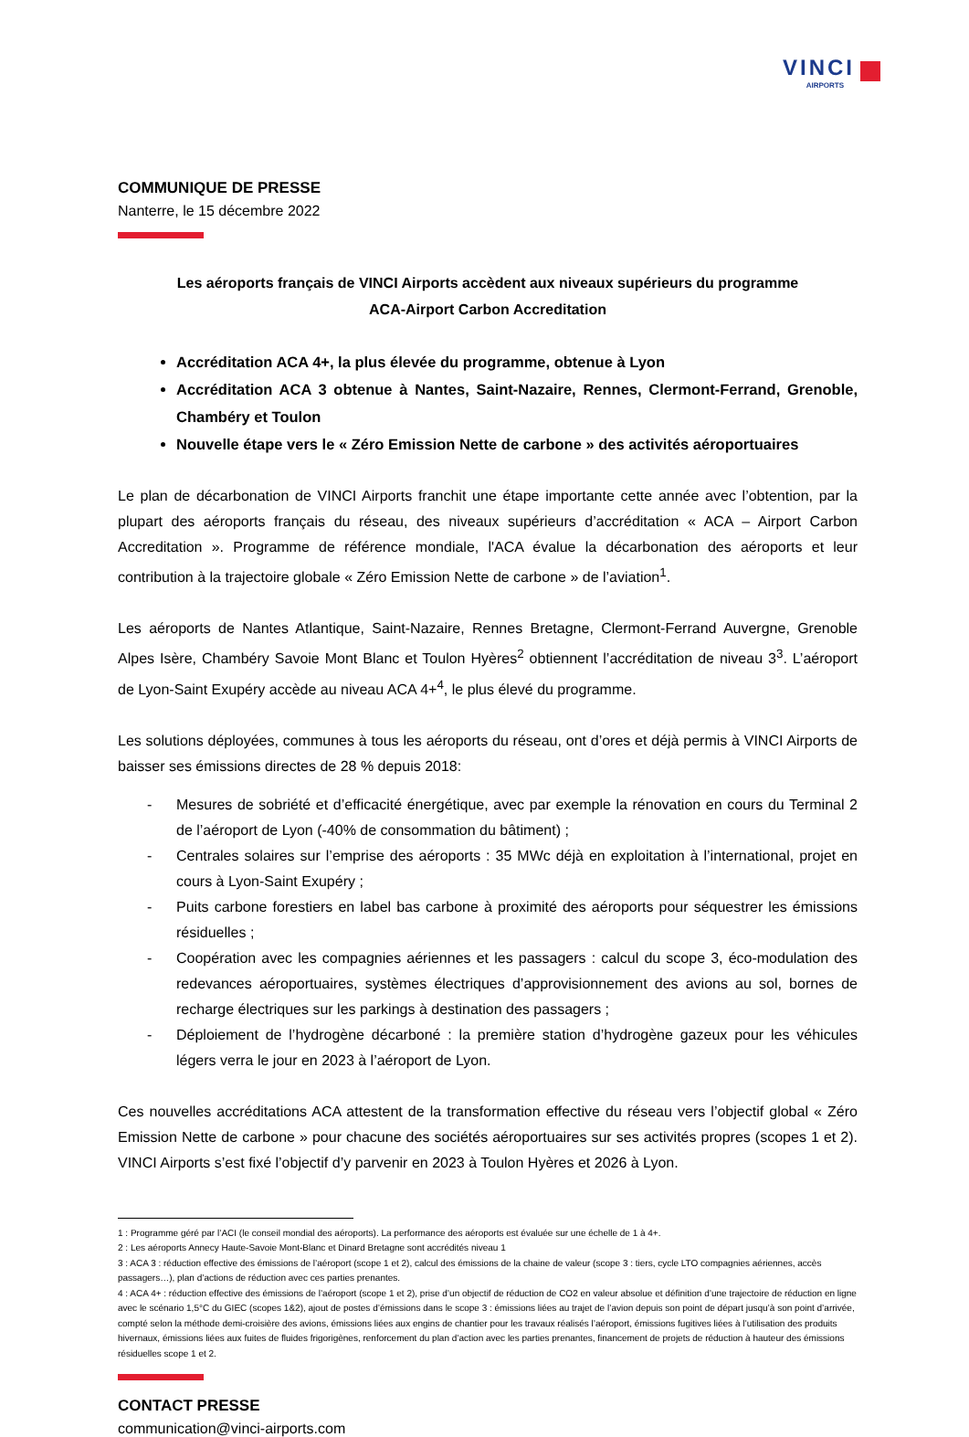VINCI
AIRPORTS
COMMUNIQUE DE PRESSE
Nanterre, le 15 décembre 2022
Les aéroports français de VINCI Airports accèdent aux niveaux supérieurs du programme
ACA-Airport Carbon Accreditation
Accréditation ACA 4+, la plus élevée du programme, obtenue à Lyon
Accréditation ACA 3 obtenue à Nantes, Saint-Nazaire, Rennes, Clermont-Ferrand, Grenoble, Chambéry et Toulon
Nouvelle étape vers le « Zéro Emission Nette de carbone » des activités aéroportuaires
Le plan de décarbonation de VINCI Airports franchit une étape importante cette année avec l’obtention, par la plupart des aéroports français du réseau, des niveaux supérieurs d’accréditation « ACA – Airport Carbon Accreditation ». Programme de référence mondiale, l'ACA évalue la décarbonation des aéroports et leur contribution à la trajectoire globale « Zéro Emission Nette de carbone » de l’aviation<sup>1</sup>.
Les aéroports de Nantes Atlantique, Saint-Nazaire, Rennes Bretagne, Clermont-Ferrand Auvergne, Grenoble Alpes Isère, Chambéry Savoie Mont Blanc et Toulon Hyères<sup>2</sup> obtiennent l’accréditation de niveau 3<sup>3</sup>. L’aéroport de Lyon-Saint Exupéry accède au niveau ACA 4+<sup>4</sup>, le plus élevé du programme.
Les solutions déployées, communes à tous les aéroports du réseau, ont d’ores et déjà permis à VINCI Airports de baisser ses émissions directes de 28 % depuis 2018:
- Mesures de sobriété et d’efficacité énergétique, avec par exemple la rénovation en cours du Terminal 2 de l’aéroport de Lyon (-40% de consommation du bâtiment) ;
- Centrales solaires sur l’emprise des aéroports : 35 MWc déjà en exploitation à l’international, projet en cours à Lyon-Saint Exupéry ;
- Puits carbone forestiers en label bas carbone à proximité des aéroports pour séquestrer les émissions résiduelles ;
- Coopération avec les compagnies aériennes et les passagers : calcul du scope 3, éco-modulation des redevances aéroportuaires, systèmes électriques d’approvisionnement des avions au sol, bornes de recharge électriques sur les parkings à destination des passagers ;
- Déploiement de l’hydrogène décarboné : la première station d’hydrogène gazeux pour les véhicules légers verra le jour en 2023 à l’aéroport de Lyon.
Ces nouvelles accréditations ACA attestent de la transformation effective du réseau vers l’objectif global « Zéro Emission Nette de carbone » pour chacune des sociétés aéroportuaires sur ses activités propres (scopes 1 et 2). VINCI Airports s’est fixé l’objectif d’y parvenir en 2023 à Toulon Hyères et 2026 à Lyon.
1 : Programme géré par l’ACI (le conseil mondial des aéroports). La performance des aéroports est évaluée sur une échelle de 1 à 4+.
2 : Les aéroports Annecy Haute-Savoie Mont-Blanc et Dinard Bretagne sont accrédités niveau 1
3 : ACA 3 : réduction effective des émissions de l’aéroport (scope 1 et 2), calcul des émissions de la chaine de valeur (scope 3 : tiers, cycle LTO compagnies aériennes, accès passagers…), plan d’actions de réduction avec ces parties prenantes.
4 : ACA 4+ : réduction effective des émissions de l’aéroport (scope 1 et 2), prise d’un objectif de réduction de CO2 en valeur absolue et définition d’une trajectoire de réduction en ligne avec le scénario 1,5°C du GIEC (scopes 1&2), ajout de postes d’émissions dans le scope 3 : émissions liées au trajet de l’avion depuis son point de départ jusqu’à son point d’arrivée, compté selon la méthode demi-croisière des avions, émissions liées aux engins de chantier pour les travaux réalisés l’aéroport, émissions fugitives liées à l’utilisation des produits hivernaux, émissions liées aux fuites de fluides frigorigènes, renforcement du plan d’action avec les parties prenantes, financement de projets de réduction à hauteur des émissions résiduelles scope 1 et 2.
CONTACT PRESSE
communication@vinci-airports.com